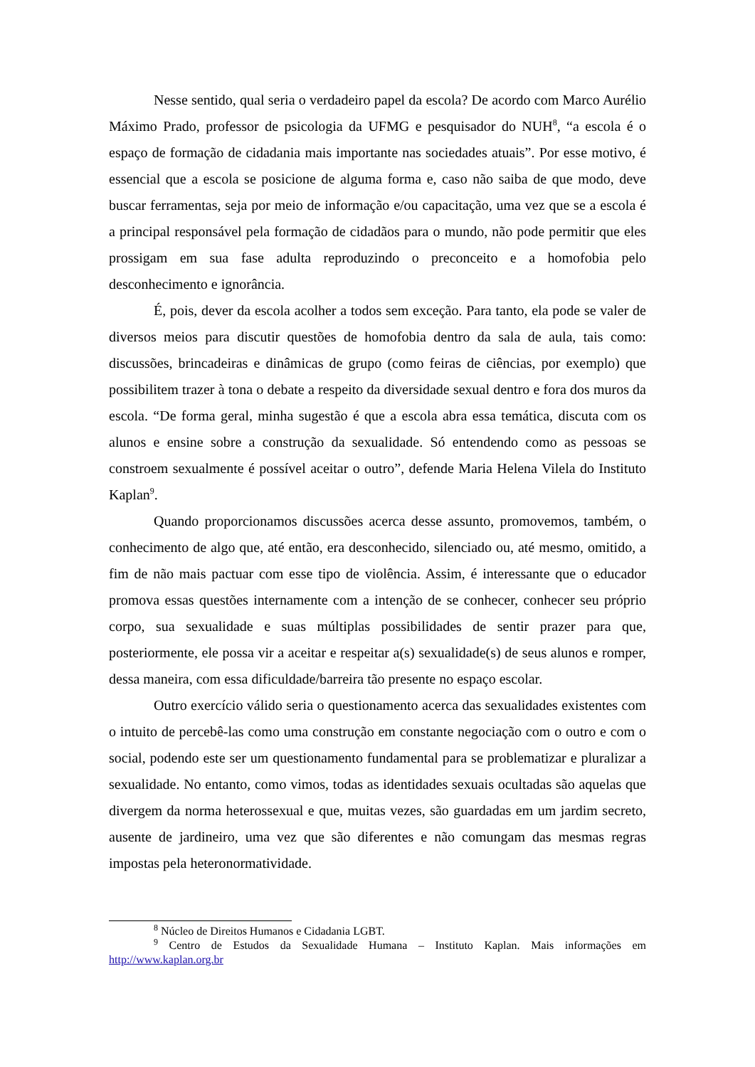Nesse sentido, qual seria o verdadeiro papel da escola? De acordo com Marco Aurélio Máximo Prado, professor de psicologia da UFMG e pesquisador do NUH<sup>8</sup>, “a escola é o espaço de formação de cidadania mais importante nas sociedades atuais”. Por esse motivo, é essencial que a escola se posicione de alguma forma e, caso não saiba de que modo, deve buscar ferramentas, seja por meio de informação e/ou capacitação, uma vez que se a escola é a principal responsável pela formação de cidadãos para o mundo, não pode permitir que eles prossigam em sua fase adulta reproduzindo o preconceito e a homofobia pelo desconhecimento e ignorância.
É, pois, dever da escola acolher a todos sem exceção. Para tanto, ela pode se valer de diversos meios para discutir questões de homofobia dentro da sala de aula, tais como: discussões, brincadeiras e dinâmicas de grupo (como feiras de ciências, por exemplo) que possibilitem trazer à tona o debate a respeito da diversidade sexual dentro e fora dos muros da escola. “De forma geral, minha sugestão é que a escola abra essa temática, discuta com os alunos e ensine sobre a construção da sexualidade. Só entendendo como as pessoas se constroem sexualmente é possível aceitar o outro”, defende Maria Helena Vilela do Instituto Kaplan<sup>9</sup>.
Quando proporcionamos discussões acerca desse assunto, promovemos, também, o conhecimento de algo que, até então, era desconhecido, silenciado ou, até mesmo, omitido, a fim de não mais pactuar com esse tipo de violência. Assim, é interessante que o educador promova essas questões internamente com a intenção de se conhecer, conhecer seu próprio corpo, sua sexualidade e suas múltiplas possibilidades de sentir prazer para que, posteriormente, ele possa vir a aceitar e respeitar a(s) sexualidade(s) de seus alunos e romper, dessa maneira, com essa dificuldade/barreira tão presente no espaço escolar.
Outro exercício válido seria o questionamento acerca das sexualidades existentes com o intuito de percebê-las como uma construção em constante negociação com o outro e com o social, podendo este ser um questionamento fundamental para se problematizar e pluralizar a sexualidade. No entanto, como vimos, todas as identidades sexuais ocultadas são aquelas que divergem da norma heterossexual e que, muitas vezes, são guardadas em um jardim secreto, ausente de jardineiro, uma vez que são diferentes e não comungam das mesmas regras impostas pela heteronormatividade.
<sup>8</sup> Núcleo de Direitos Humanos e Cidadania LGBT.
<sup>9</sup> Centro de Estudos da Sexualidade Humana – Instituto Kaplan. Mais informações em http://www.kaplan.org.br